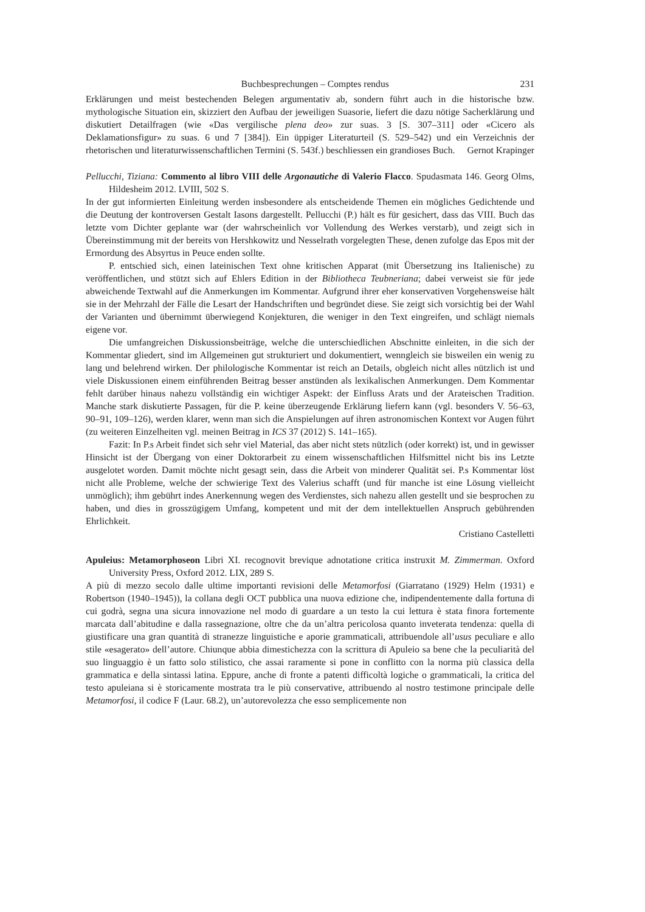Buchbesprechungen – Comptes rendus 231
Erklärungen und meist bestechenden Belegen argumentativ ab, sondern führt auch in die historische bzw. mythologische Situation ein, skizziert den Aufbau der jeweiligen Suasorie, liefert die dazu nötige Sacherklärung und diskutiert Detailfragen (wie «Das vergilische plena deo» zur suas. 3 [S. 307–311] oder «Cicero als Deklamationsfigur» zu suas. 6 und 7 [384]). Ein üppiger Literaturteil (S. 529–542) und ein Verzeichnis der rhetorischen und literaturwissenschaftlichen Termini (S. 543f.) beschliessen ein grandioses Buch. Gernot Krapinger
Pellucchi, Tiziana: Commento al libro VIII delle Argonautiche di Valerio Flacco. Spudasmata 146. Georg Olms, Hildesheim 2012. LVIII, 502 S.
In der gut informierten Einleitung werden insbesondere als entscheidende Themen ein mögliches Gedichtende und die Deutung der kontroversen Gestalt Iasons dargestellt. Pellucchi (P.) hält es für gesichert, dass das VIII. Buch das letzte vom Dichter geplante war (der wahrscheinlich vor Vollendung des Werkes verstarb), und zeigt sich in Übereinstimmung mit der bereits von Hershkowitz und Nesselrath vorgelegten These, denen zufolge das Epos mit der Ermordung des Absyrtus in Peuce enden sollte.
P. entschied sich, einen lateinischen Text ohne kritischen Apparat (mit Übersetzung ins Italienische) zu veröffentlichen, und stützt sich auf Ehlers Edition in der Bibliotheca Teubneriana; dabei verweist sie für jede abweichende Textwahl auf die Anmerkungen im Kommentar. Aufgrund ihrer eher konservativen Vorgehensweise hält sie in der Mehrzahl der Fälle die Lesart der Handschriften und begründet diese. Sie zeigt sich vorsichtig bei der Wahl der Varianten und übernimmt überwiegend Konjekturen, die weniger in den Text eingreifen, und schlägt niemals eigene vor.
Die umfangreichen Diskussionsbeiträge, welche die unterschiedlichen Abschnitte einleiten, in die sich der Kommentar gliedert, sind im Allgemeinen gut strukturiert und dokumentiert, wenngleich sie bisweilen ein wenig zu lang und belehrend wirken. Der philologische Kommentar ist reich an Details, obgleich nicht alles nützlich ist und viele Diskussionen einem einführenden Beitrag besser anstünden als lexikalischen Anmerkungen. Dem Kommentar fehlt darüber hinaus nahezu vollständig ein wichtiger Aspekt: der Einfluss Arats und der Arateischen Tradition. Manche stark diskutierte Passagen, für die P. keine überzeugende Erklärung liefern kann (vgl. besonders V. 56–63, 90–91, 109–126), werden klarer, wenn man sich die Anspielungen auf ihren astronomischen Kontext vor Augen führt (zu weiteren Einzelheiten vgl. meinen Beitrag in ICS 37 (2012) S. 141–165).
Fazit: In P.s Arbeit findet sich sehr viel Material, das aber nicht stets nützlich (oder korrekt) ist, und in gewisser Hinsicht ist der Übergang von einer Doktorarbeit zu einem wissenschaftlichen Hilfsmittel nicht bis ins Letzte ausgelotet worden. Damit möchte nicht gesagt sein, dass die Arbeit von minderer Qualität sei. P.s Kommentar löst nicht alle Probleme, welche der schwierige Text des Valerius schafft (und für manche ist eine Lösung vielleicht unmöglich); ihm gebührt indes Anerkennung wegen des Verdienstes, sich nahezu allen gestellt und sie besprochen zu haben, und dies in grosszügigem Umfang, kompetent und mit der dem intellektuellen Anspruch gebührenden Ehrlichkeit.
Cristiano Castelletti
Apuleius: Metamorphoseon Libri XI. recognovit brevique adnotatione critica instruxit M. Zimmerman. Oxford University Press, Oxford 2012. LIX, 289 S.
A più di mezzo secolo dalle ultime importanti revisioni delle Metamorfosi (Giarratano (1929) Helm (1931) e Robertson (1940–1945)), la collana degli OCT pubblica una nuova edizione che, indipendentemente dalla fortuna di cui godrà, segna una sicura innovazione nel modo di guardare a un testo la cui lettura è stata finora fortemente marcata dall’abitudine e dalla rassegnazione, oltre che da un’altra pericolosa quanto inveterata tendenza: quella di giustificare una gran quantità di stranezze linguistiche e aporie grammaticali, attribuendole all’usus peculiare e allo stile «esagerato» dell’autore. Chiunque abbia dimestichezza con la scrittura di Apuleio sa bene che la peculiarità del suo linguaggio è un fatto solo stilistico, che assai raramente si pone in conflitto con la norma più classica della grammatica e della sintassi latina. Eppure, anche di fronte a patenti difficoltà logiche o grammaticali, la critica del testo apuleiana si è storicamente mostrata tra le più conservative, attribuendo al nostro testimone principale delle Metamorfosi, il codice F (Laur. 68.2), un’autorevolezza che esso semplicemente non